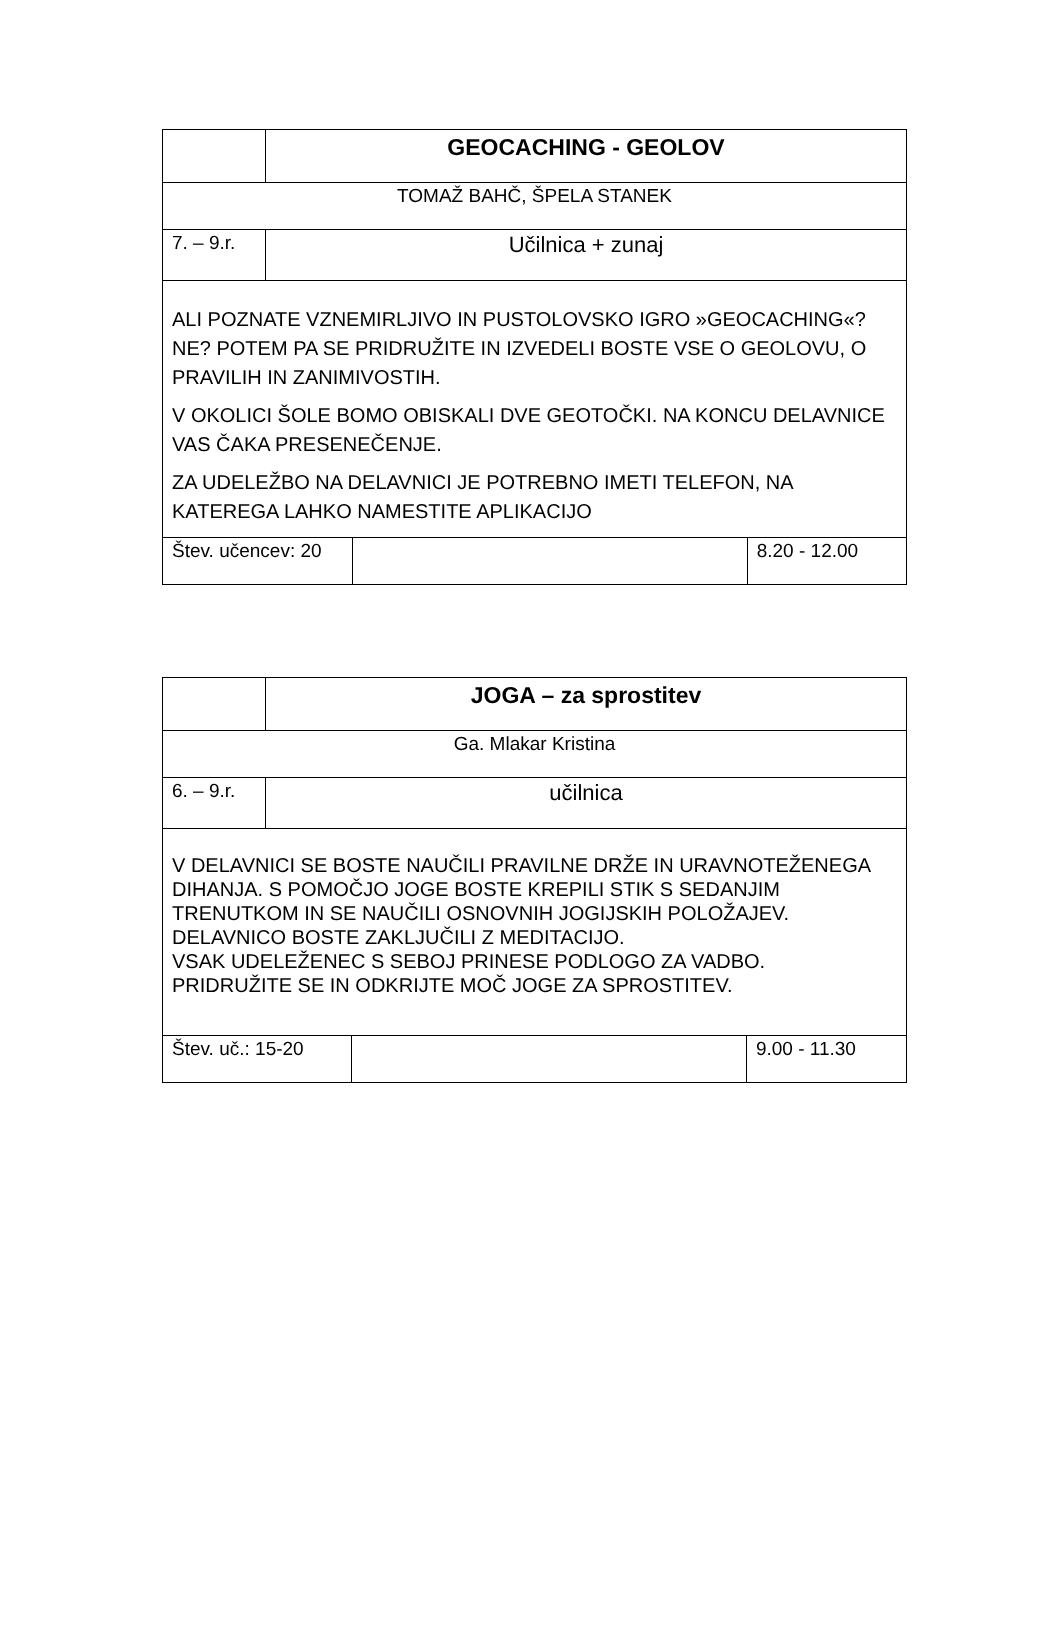| | GEOCACHING - GEOLOV | | |
| TOMAŽ BAHČ, ŠPELA STANEK | | | |
| 7. – 9.r. | Učilnica + zunaj | | |
| ALI POZNATE VZNEMIRLJIVO IN PUSTOLOVSKO IGRO »GEOCACHING«? NE? POTEM PA SE PRIDRUŽITE IN IZVEDELI BOSTE VSE O GEOLOVU, O PRAVILIH IN ZANIMIVOSTIH. V OKOLICI ŠOLE BOMO OBISKALI DVE GEOTOČKI. NA KONCU DELAVNICE VAS ČAKA PRESENEČENJE. ZA UDELEŽBO NA DELAVNICI JE POTREBNO IMETI TELEFON, NA KATEREGA LAHKO NAMESTITE APLIKACIJO | | | |
| Štev. učencev: 20 | | | 8.20 - 12.00 |
| | JOGA – za sprostitev | | |
| Ga. Mlakar Kristina | | | |
| 6. – 9.r. | učilnica | | |
| V DELAVNICI SE BOSTE NAUČILI PRAVILNE DRŽE IN URAVNOTEŽENEGA DIHANJA. S POMOČJO JOGE BOSTE KREPILI STIK S SEDANJIM TRENUTKOM IN SE NAUČILI OSNOVNIH JOGIJSKIH POLOŽAJEV. DELAVNICO BOSTE ZAKLJUČILI Z MEDITACIJO. VSAK UDELEŽENEC S SEBOJ PRINESE PODLOGO ZA VADBO. PRIDRUŽITE SE IN ODKRIJTE MOČ JOGE ZA SPROSTITEV. | | | |
| Štev. uč.: 15-20 | | | 9.00 - 11.30 |